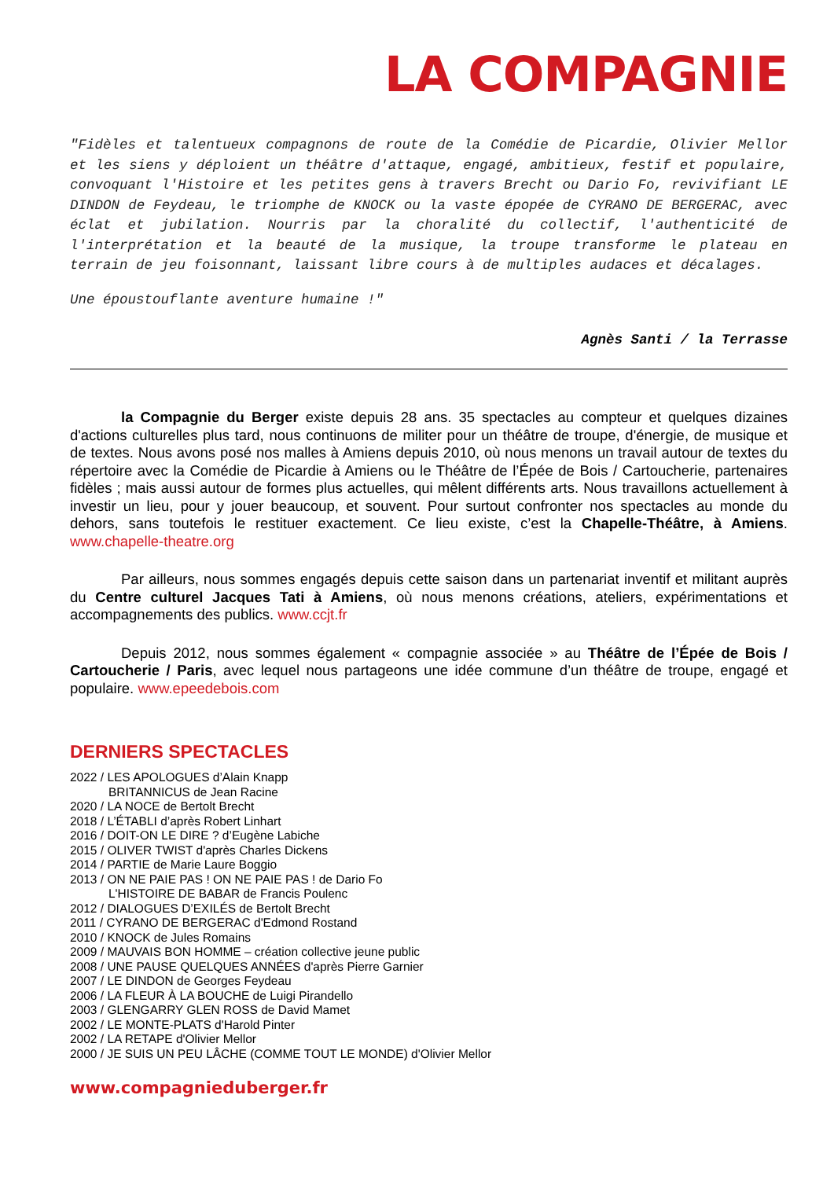LA COMPAGNIE
"Fidèles et talentueux compagnons de route de la Comédie de Picardie, Olivier Mellor et les siens y déploient un théâtre d'attaque, engagé, ambitieux, festif et populaire, convoquant l'Histoire et les petites gens à travers Brecht ou Dario Fo, revivifiant LE DINDON de Feydeau, le triomphe de KNOCK ou la vaste épopée de CYRANO DE BERGERAC, avec éclat et jubilation. Nourris par la choralité du collectif, l'authenticité de l'interprétation et la beauté de la musique, la troupe transforme le plateau en terrain de jeu foisonnant, laissant libre cours à de multiples audaces et décalages.
Une époustouflante aventure humaine !"
Agnès Santi / la Terrasse
la Compagnie du Berger existe depuis 28 ans. 35 spectacles au compteur et quelques dizaines d'actions culturelles plus tard, nous continuons de militer pour un théâtre de troupe, d'énergie, de musique et de textes. Nous avons posé nos malles à Amiens depuis 2010, où nous menons un travail autour de textes du répertoire avec la Comédie de Picardie à Amiens ou le Théâtre de l’Épée de Bois / Cartoucherie, partenaires fidèles ; mais aussi autour de formes plus actuelles, qui mêlent différents arts. Nous travaillons actuellement à investir un lieu, pour y jouer beaucoup, et souvent. Pour surtout confronter nos spectacles au monde du dehors, sans toutefois le restituer exactement. Ce lieu existe, c’est la Chapelle-Théâtre, à Amiens. www.chapelle-theatre.org
Par ailleurs, nous sommes engagés depuis cette saison dans un partenariat inventif et militant auprès du Centre culturel Jacques Tati à Amiens, où nous menons créations, ateliers, expérimentations et accompagnements des publics. www.ccjt.fr
Depuis 2012, nous sommes également « compagnie associée » au Théâtre de l’Épée de Bois / Cartoucherie / Paris, avec lequel nous partageons une idée commune d’un théâtre de troupe, engagé et populaire. www.epeedebois.com
DERNIERS SPECTACLES
2022 / LES APOLOGUES d’Alain Knapp
BRITANNICUS de Jean Racine
2020 / LA NOCE de Bertolt Brecht
2018 / L’ÉTABLI d’après Robert Linhart
2016 / DOIT-ON LE DIRE ? d’Eugène Labiche
2015 / OLIVER TWIST d'après Charles Dickens
2014 / PARTIE de Marie Laure Boggio
2013 / ON NE PAIE PAS ! ON NE PAIE PAS ! de Dario Fo
L'HISTOIRE DE BABAR de Francis Poulenc
2012 / DIALOGUES D’EXILÉS de Bertolt Brecht
2011 / CYRANO DE BERGERAC d'Edmond Rostand
2010 / KNOCK de Jules Romains
2009 / MAUVAIS BON HOMME – création collective jeune public
2008 / UNE PAUSE QUELQUES ANNÉES d'après Pierre Garnier
2007 / LE DINDON de Georges Feydeau
2006 / LA FLEUR À LA BOUCHE de Luigi Pirandello
2003 / GLENGARRY GLEN ROSS de David Mamet
2002 / LE MONTE-PLATS d'Harold Pinter
2002 / LA RETAPE d'Olivier Mellor
2000 / JE SUIS UN PEU LÂCHE (COMME TOUT LE MONDE) d'Olivier Mellor
www.compagnieduberger.fr